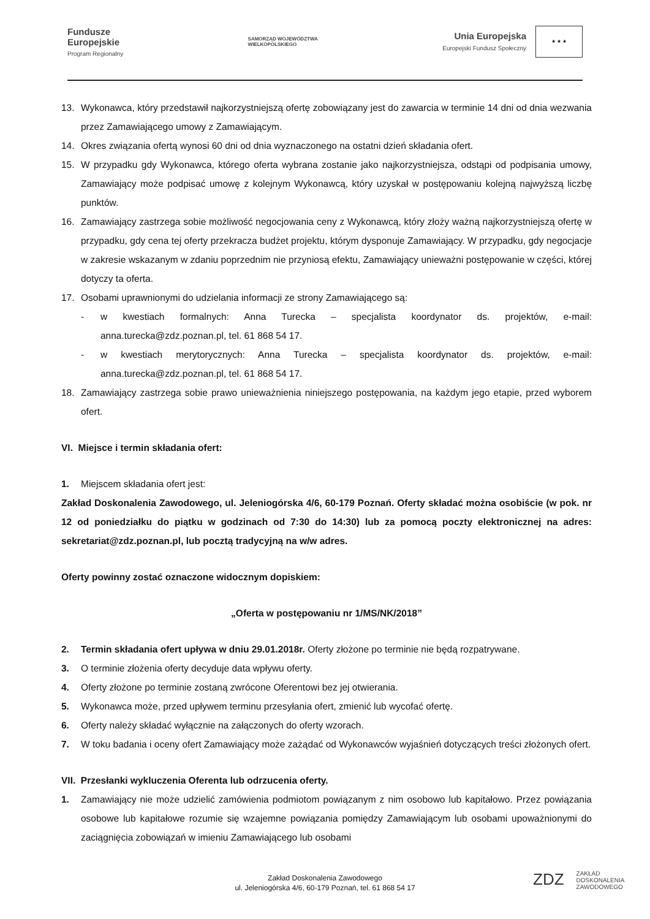Fundusze
Europejskie
Program Regionalny
SAMORZĄD WOJEWÓDZTWA
WIELKOPOLSKIEGO
Unia Europejska
Europejski Fundusz Społeczny
★ ★ ★
13. Wykonawca, który przedstawił najkorzystniejszą ofertę zobowiązany jest do zawarcia w terminie 14 dni od dnia wezwania przez Zamawiającego umowy z Zamawiającym.
14. Okres związania ofertą wynosi 60 dni od dnia wyznaczonego na ostatni dzień składania ofert.
15. W przypadku gdy Wykonawca, którego oferta wybrana zostanie jako najkorzystniejsza, odstąpi od podpisania umowy, Zamawiający może podpisać umowę z kolejnym Wykonawcą, który uzyskał w postępowaniu kolejną najwyższą liczbę punktów.
16. Zamawiający zastrzega sobie możliwość negocjowania ceny z Wykonawcą, który złoży ważną najkorzystniejszą ofertę w przypadku, gdy cena tej oferty przekracza budżet projektu, którym dysponuje Zamawiający. W przypadku, gdy negocjacje w zakresie wskazanym w zdaniu poprzednim nie przyniosą efektu, Zamawiający unieważni postępowanie w części, której dotyczy ta oferta.
17. Osobami uprawnionymi do udzielania informacji ze strony Zamawiającego są:
- w kwestiach formalnych: Anna Turecka – specjalista koordynator ds. projektów, e-mail: anna.turecka@zdz.poznan.pl, tel. 61 868 54 17.
- w kwestiach merytorycznych: Anna Turecka – specjalista koordynator ds. projektów, e-mail: anna.turecka@zdz.poznan.pl, tel. 61 868 54 17.
18. Zamawiający zastrzega sobie prawo unieważnienia niniejszego postępowania, na każdym jego etapie, przed wyborem ofert.
VI. Miejsce i termin składania ofert:
1. Miejscem składania ofert jest:
Zakład Doskonalenia Zawodowego, ul. Jeleniogórska 4/6, 60-179 Poznań. Oferty składać można osobiście (w pok. nr 12 od poniedziałku do piątku w godzinach od 7:30 do 14:30) lub za pomocą poczty elektronicznej na adres: sekretariat@zdz.poznan.pl, lub pocztą tradycyjną na w/w adres.
Oferty powinny zostać oznaczone widocznym dopiskiem:
„Oferta w postępowaniu nr 1/MS/NK/2018”
2. Termin składania ofert upływa w dniu 29.01.2018r. Oferty złożone po terminie nie będą rozpatrywane.
3. O terminie złożenia oferty decyduje data wpływu oferty.
4. Oferty złożone po terminie zostaną zwrócone Oferentowi bez jej otwierania.
5. Wykonawca może, przed upływem terminu przesyłania ofert, zmienić lub wycofać ofertę.
6. Oferty należy składać wyłącznie na załączonych do oferty wzorach.
7. W toku badania i oceny ofert Zamawiający może zażądać od Wykonawców wyjaśnień dotyczących treści złożonych ofert.
VII. Przesłanki wykluczenia Oferenta lub odrzucenia oferty.
1. Zamawiający nie może udzielić zamówienia podmiotom powiązanym z nim osobowo lub kapitałowo. Przez powiązania osobowe lub kapitałowe rozumie się wzajemne powiązania pomiędzy Zamawiającym lub osobami upoważnionymi do zaciągnięcia zobowiązań w imieniu Zamawiającego lub osobami
Zakład Doskonalenia Zawodowego
ul. Jeleniogórska 4/6, 60-179 Poznań, tel. 61 868 54 17
ZDZ ZAKŁAD
DOSKONALENIA
ZAWODOWEGO